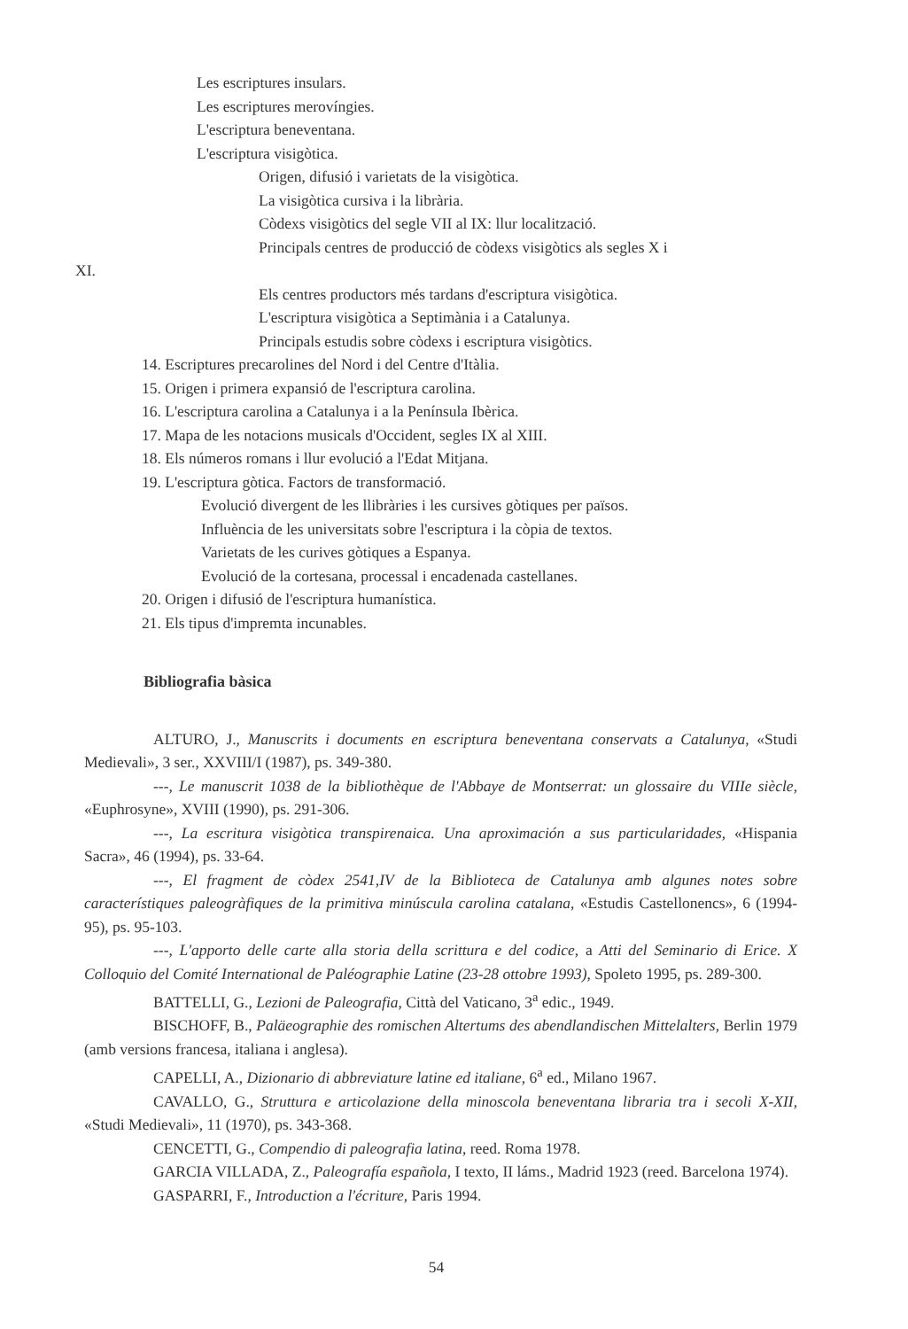Les escriptures insulars.
Les escriptures merovíngies.
L'escriptura beneventana.
L'escriptura visigòtica.
Origen, difusió i varietats de la visigòtica.
La visigòtica cursiva i la librària.
Còdexs visigòtics del segle VII al IX: llur localització.
Principals centres de producció de còdexs visigòtics als segles X i
XI.
Els centres productors més tardans d'escriptura visigòtica.
L'escriptura visigòtica a Septimània i a Catalunya.
Principals estudis sobre còdexs i escriptura visigòtics.
14. Escriptures precarolines del Nord i del Centre d'Itàlia.
15. Origen i primera expansió de l'escriptura carolina.
16. L'escriptura carolina a Catalunya i a la Península Ibèrica.
17. Mapa de les notacions musicals d'Occident, segles IX al XIII.
18. Els números romans i llur evolució a l'Edat Mitjana.
19. L'escriptura gòtica. Factors de transformació.
Evolució divergent de les llibràries i les cursives gòtiques per països.
Influència de les universitats sobre l'escriptura i la còpia de textos.
Varietats de les curives gòtiques a Espanya.
Evolució de la cortesana, processal i encadenada castellanes.
20. Origen i difusió de l'escriptura humanística.
21. Els tipus d'impremta incunables.
Bibliografia bàsica
ALTURO, J., Manuscrits i documents en escriptura beneventana conservats a Catalunya, «Studi Medievali», 3 ser., XXVIII/I (1987), ps. 349-380.
---, Le manuscrit 1038 de la bibliothèque de l'Abbaye de Montserrat: un glossaire du VIIIe siècle, «Euphrosyne», XVIII (1990), ps. 291-306.
---, La escritura visigòtica transpirenaica. Una aproximación a sus particularidades, «Hispania Sacra», 46 (1994), ps. 33-64.
---, El fragment de còdex 2541,IV de la Biblioteca de Catalunya amb algunes notes sobre característiques paleogràfiques de la primitiva minúscula carolina catalana, «Estudis Castellonencs», 6 (1994-95), ps. 95-103.
---, L'apporto delle carte alla storia della scrittura e del codice, a Atti del Seminario di Erice. X Colloquio del Comité International de Paléographie Latine (23-28 ottobre 1993), Spoleto 1995, ps. 289-300.
BATTELLI, G., Lezioni de Paleografia, Città del Vaticano, 3<sup>a</sup> edic., 1949.
BISCHOFF, B., Paläeographie des romischen Altertums des abendlandischen Mittelalters, Berlin 1979 (amb versions francesa, italiana i anglesa).
CAPELLI, A., Dizionario di abbreviature latine ed italiane, 6<sup>a</sup> ed., Milano 1967.
CAVALLO, G., Struttura e articolazione della minoscola beneventana libraria tra i secoli X-XII, «Studi Medievali», 11 (1970), ps. 343-368.
CENCETTI, G., Compendio di paleografia latina, reed. Roma 1978.
GARCIA VILLADA, Z., Paleografía española, I texto, II láms., Madrid 1923 (reed. Barcelona 1974).
GASPARRI, F., Introduction a l'écriture, Paris 1994.
54